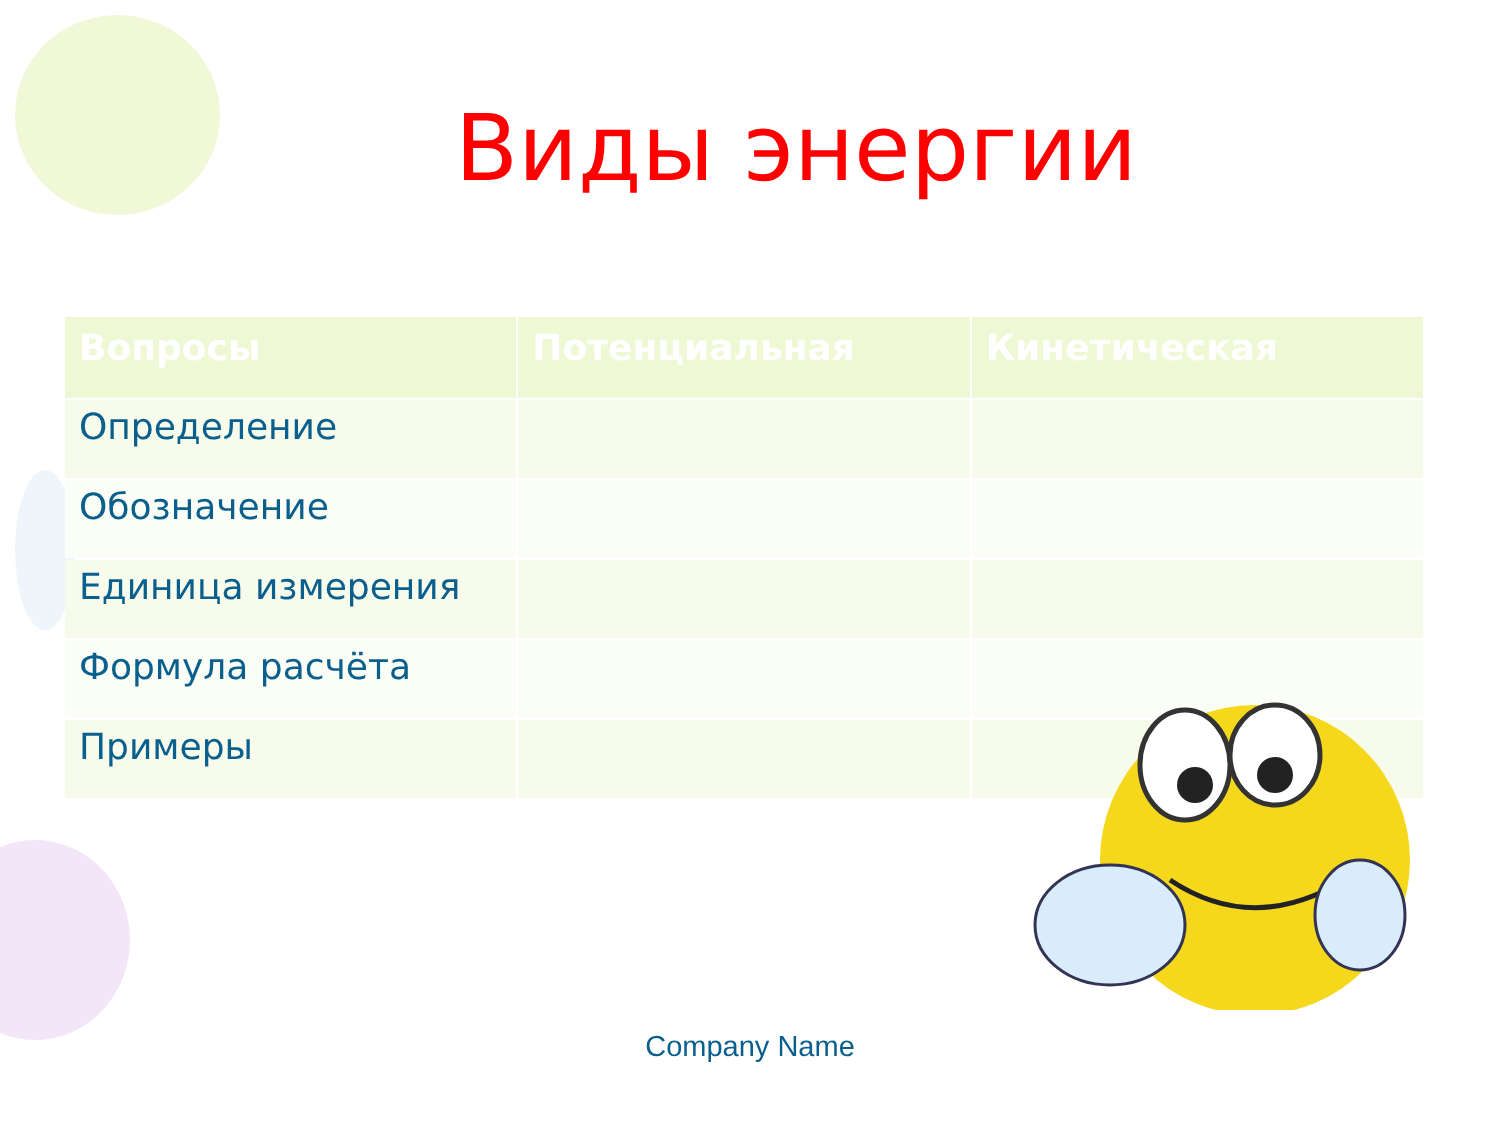Виды энергии
| Вопросы | Потенциальная | Кинетическая |
| --- | --- | --- |
| Определение | | |
| Обозначение | | |
| Единица измерения | | |
| Формула расчёта | | |
| Примеры | | |
Company Name